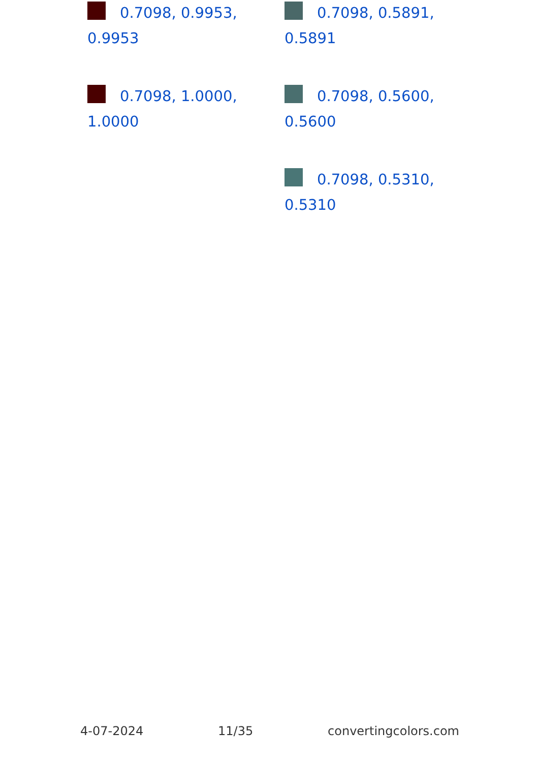0.7098, 0.9953, 0.9953
0.7098, 1.0000, 1.0000
0.7098, 0.5891, 0.5891
0.7098, 0.5600, 0.5600
0.7098, 0.5310, 0.5310
4-07-2024 11/35 convertingcolors.com